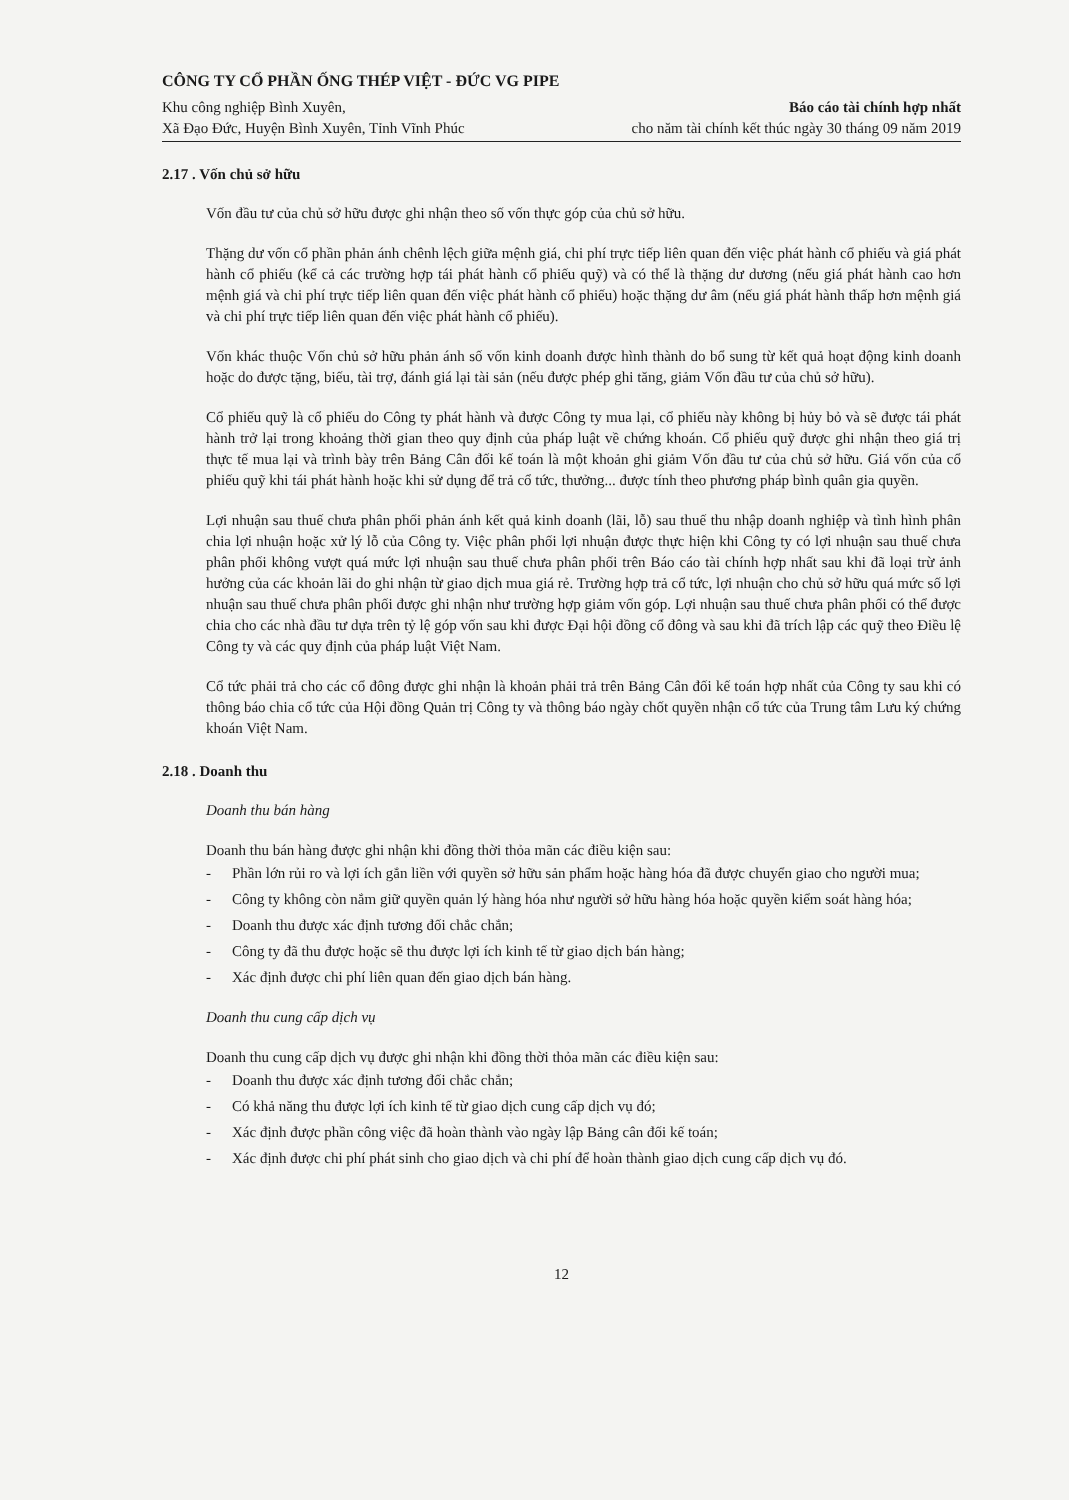CÔNG TY CỔ PHẦN ỐNG THÉP VIỆT - ĐỨC VG PIPE
Khu công nghiệp Bình Xuyên,
Xã Đạo Đức, Huyện Bình Xuyên, Tỉnh Vĩnh Phúc
Báo cáo tài chính hợp nhất
cho năm tài chính kết thúc ngày 30 tháng 09 năm 2019
2.17 . Vốn chủ sở hữu
Vốn đầu tư của chủ sở hữu được ghi nhận theo số vốn thực góp của chủ sở hữu.
Thặng dư vốn cổ phần phản ánh chênh lệch giữa mệnh giá, chi phí trực tiếp liên quan đến việc phát hành cổ phiếu và giá phát hành cổ phiếu (kể cả các trường hợp tái phát hành cổ phiếu quỹ) và có thể là thặng dư dương (nếu giá phát hành cao hơn mệnh giá và chi phí trực tiếp liên quan đến việc phát hành cổ phiếu) hoặc thặng dư âm (nếu giá phát hành thấp hơn mệnh giá và chi phí trực tiếp liên quan đến việc phát hành cổ phiếu).
Vốn khác thuộc Vốn chủ sở hữu phản ánh số vốn kinh doanh được hình thành do bổ sung từ kết quả hoạt động kinh doanh hoặc do được tặng, biếu, tài trợ, đánh giá lại tài sản (nếu được phép ghi tăng, giảm Vốn đầu tư của chủ sở hữu).
Cổ phiếu quỹ là cổ phiếu do Công ty phát hành và được Công ty mua lại, cổ phiếu này không bị hủy bỏ và sẽ được tái phát hành trở lại trong khoảng thời gian theo quy định của pháp luật về chứng khoán. Cổ phiếu quỹ được ghi nhận theo giá trị thực tế mua lại và trình bày trên Bảng Cân đối kế toán là một khoản ghi giảm Vốn đầu tư của chủ sở hữu. Giá vốn của cổ phiếu quỹ khi tái phát hành hoặc khi sử dụng để trả cổ tức, thưởng... được tính theo phương pháp bình quân gia quyền.
Lợi nhuận sau thuế chưa phân phối phản ánh kết quả kinh doanh (lãi, lỗ) sau thuế thu nhập doanh nghiệp và tình hình phân chia lợi nhuận hoặc xử lý lỗ của Công ty. Việc phân phối lợi nhuận được thực hiện khi Công ty có lợi nhuận sau thuế chưa phân phối không vượt quá mức lợi nhuận sau thuế chưa phân phối trên Báo cáo tài chính hợp nhất sau khi đã loại trừ ảnh hưởng của các khoản lãi do ghi nhận từ giao dịch mua giá rẻ. Trường hợp trả cổ tức, lợi nhuận cho chủ sở hữu quá mức số lợi nhuận sau thuế chưa phân phối được ghi nhận như trường hợp giảm vốn góp. Lợi nhuận sau thuế chưa phân phối có thể được chia cho các nhà đầu tư dựa trên tỷ lệ góp vốn sau khi được Đại hội đồng cổ đông và sau khi đã trích lập các quỹ theo Điều lệ Công ty và các quy định của pháp luật Việt Nam.
Cổ tức phải trả cho các cổ đông được ghi nhận là khoản phải trả trên Bảng Cân đối kế toán hợp nhất của Công ty sau khi có thông báo chia cổ tức của Hội đồng Quản trị Công ty và thông báo ngày chốt quyền nhận cổ tức của Trung tâm Lưu ký chứng khoán Việt Nam.
2.18 . Doanh thu
Doanh thu bán hàng
Doanh thu bán hàng được ghi nhận khi đồng thời thỏa mãn các điều kiện sau:
- Phần lớn rủi ro và lợi ích gắn liền với quyền sở hữu sản phẩm hoặc hàng hóa đã được chuyển giao cho người mua;
- Công ty không còn nắm giữ quyền quản lý hàng hóa như người sở hữu hàng hóa hoặc quyền kiểm soát hàng hóa;
- Doanh thu được xác định tương đối chắc chắn;
- Công ty đã thu được hoặc sẽ thu được lợi ích kinh tế từ giao dịch bán hàng;
- Xác định được chi phí liên quan đến giao dịch bán hàng.
Doanh thu cung cấp dịch vụ
Doanh thu cung cấp dịch vụ được ghi nhận khi đồng thời thỏa mãn các điều kiện sau:
- Doanh thu được xác định tương đối chắc chắn;
- Có khả năng thu được lợi ích kinh tế từ giao dịch cung cấp dịch vụ đó;
- Xác định được phần công việc đã hoàn thành vào ngày lập Bảng cân đối kế toán;
- Xác định được chi phí phát sinh cho giao dịch và chi phí để hoàn thành giao dịch cung cấp dịch vụ đó.
12